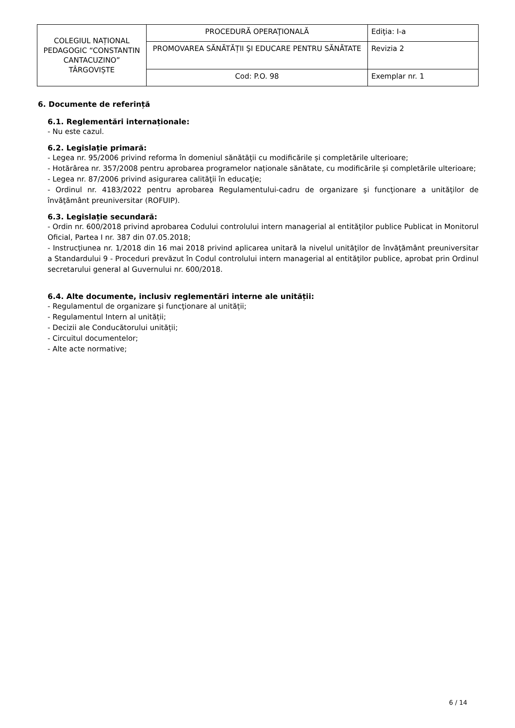| COLEGIUL NAȚIONAL PEDAGOGIC “CONSTANTIN CANTACUZINO” TÂRGOVIȘTE | PROCEDURĂ OPERAŢIONALĂ | Ediţia: I-a |
| | PROMOVAREA SĂNĂTĂȚII ŞI EDUCARE PENTRU SĂNĂTATE | Revizia 2 |
| | Cod: P.O. 98 | Exemplar nr. 1 |
6. Documente de referință
6.1. Reglementări internaționale:
- Nu este cazul.
6.2. Legislație primară:
- Legea nr. 95/2006 privind reforma în domeniul sănătăţii cu modificările și completările ulterioare;
- Hotărârea nr. 357/2008 pentru aprobarea programelor naționale sănătate, cu modificările și completările ulterioare;
- Legea nr. 87/2006 privind asigurarea calităţii în educaţie;
- Ordinul nr. 4183/2022 pentru aprobarea Regulamentului-cadru de organizare şi funcţionare a unităţilor de învăţământ preuniversitar (ROFUIP).
6.3. Legislație secundară:
- Ordin nr. 600/2018 privind aprobarea Codului controlului intern managerial al entităţilor publice Publicat in Monitorul Oficial, Partea I nr. 387 din 07.05.2018;
- Instrucţiunea nr. 1/2018 din 16 mai 2018 privind aplicarea unitară la nivelul unităţilor de învăţământ preuniversitar a Standardului 9 - Proceduri prevăzut în Codul controlului intern managerial al entităţilor publice, aprobat prin Ordinul secretarului general al Guvernului nr. 600/2018.
6.4. Alte documente, inclusiv reglementări interne ale unității:
- Regulamentul de organizare şi funcţionare al unității;
- Regulamentul Intern al unității;
- Decizii ale Conducătorului unității;
- Circuitul documentelor;
- Alte acte normative;
6 / 14